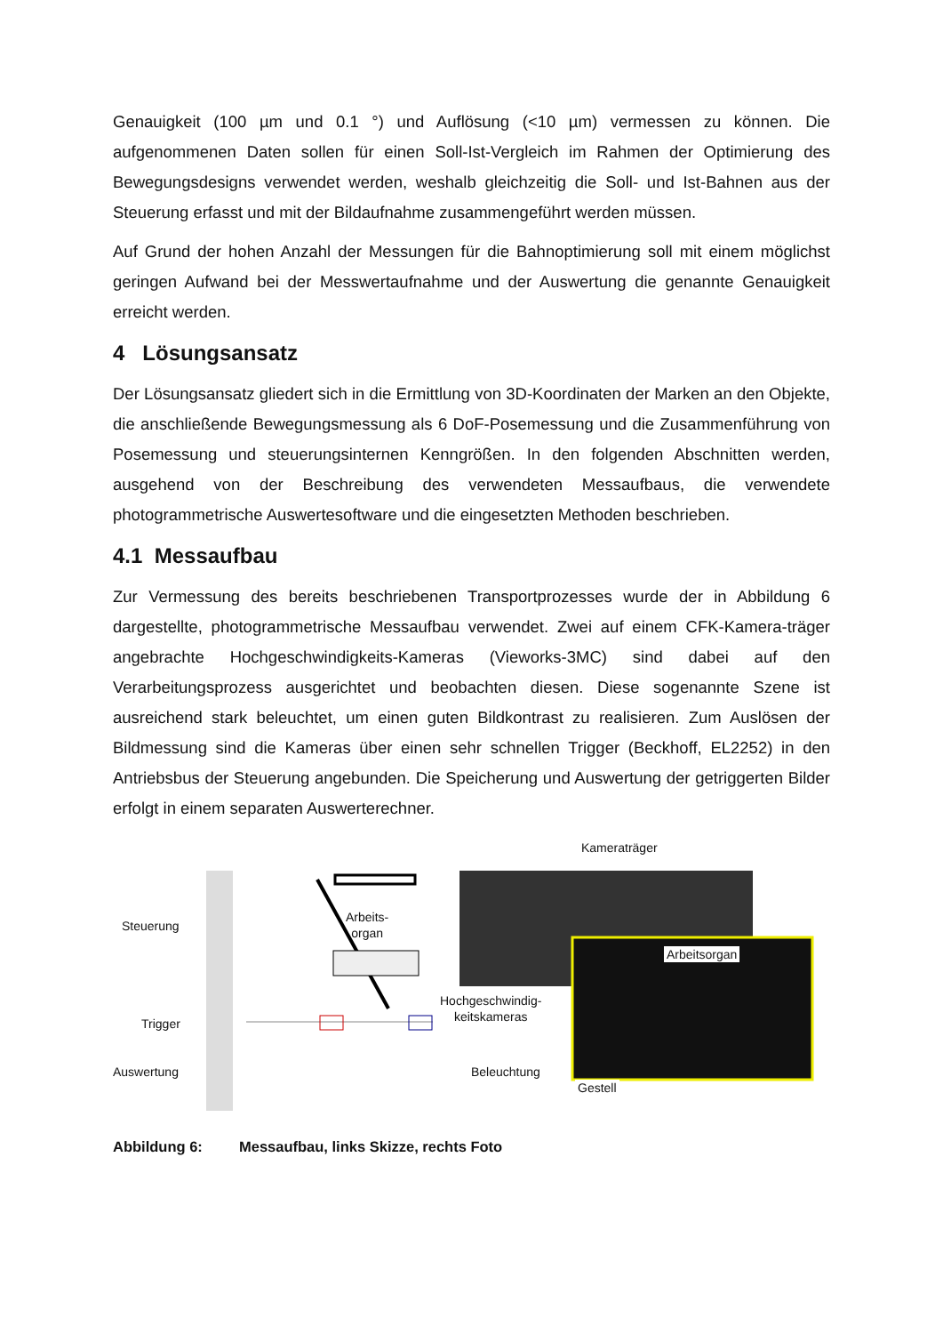Genauigkeit (100 µm und 0.1 °) und Auflösung (<10 µm) vermessen zu können. Die aufgenommenen Daten sollen für einen Soll-Ist-Vergleich im Rahmen der Optimierung des Bewegungsdesigns verwendet werden, weshalb gleichzeitig die Soll- und Ist-Bahnen aus der Steuerung erfasst und mit der Bildaufnahme zusammengeführt werden müssen.
Auf Grund der hohen Anzahl der Messungen für die Bahnoptimierung soll mit einem möglichst geringen Aufwand bei der Messwertaufnahme und der Auswertung die genannte Genauigkeit erreicht werden.
4 Lösungsansatz
Der Lösungsansatz gliedert sich in die Ermittlung von 3D-Koordinaten der Marken an den Objekte, die anschließende Bewegungsmessung als 6 DoF-Posemessung und die Zusammenführung von Posemessung und steuerungsinternen Kenngrößen. In den folgenden Abschnitten werden, ausgehend von der Beschreibung des verwendeten Messaufbaus, die verwendete photogrammetrische Auswertesoftware und die eingesetzten Methoden beschrieben.
4.1 Messaufbau
Zur Vermessung des bereits beschriebenen Transportprozesses wurde der in Abbildung 6 dargestellte, photogrammetrische Messaufbau verwendet. Zwei auf einem CFK-Kamera-träger angebrachte Hochgeschwindigkeits-Kameras (Vieworks-3MC) sind dabei auf den Verarbeitungsprozess ausgerichtet und beobachten diesen. Diese sogenannte Szene ist ausreichend stark beleuchtet, um einen guten Bildkontrast zu realisieren. Zum Auslösen der Bildmessung sind die Kameras über einen sehr schnellen Trigger (Beckhoff, EL2252) in den Antriebsbus der Steuerung angebunden. Die Speicherung und Auswertung der getriggerten Bilder erfolgt in einem separaten Auswerterechner.
Steuerung
Arbeits-
organ
Trigger
Auswertung
Kameraträger
Hochgeschwindig-
keitskameras
Beleuchtung
Arbeitsorgan
Gestell
Abbildung 6: Messaufbau, links Skizze, rechts Foto